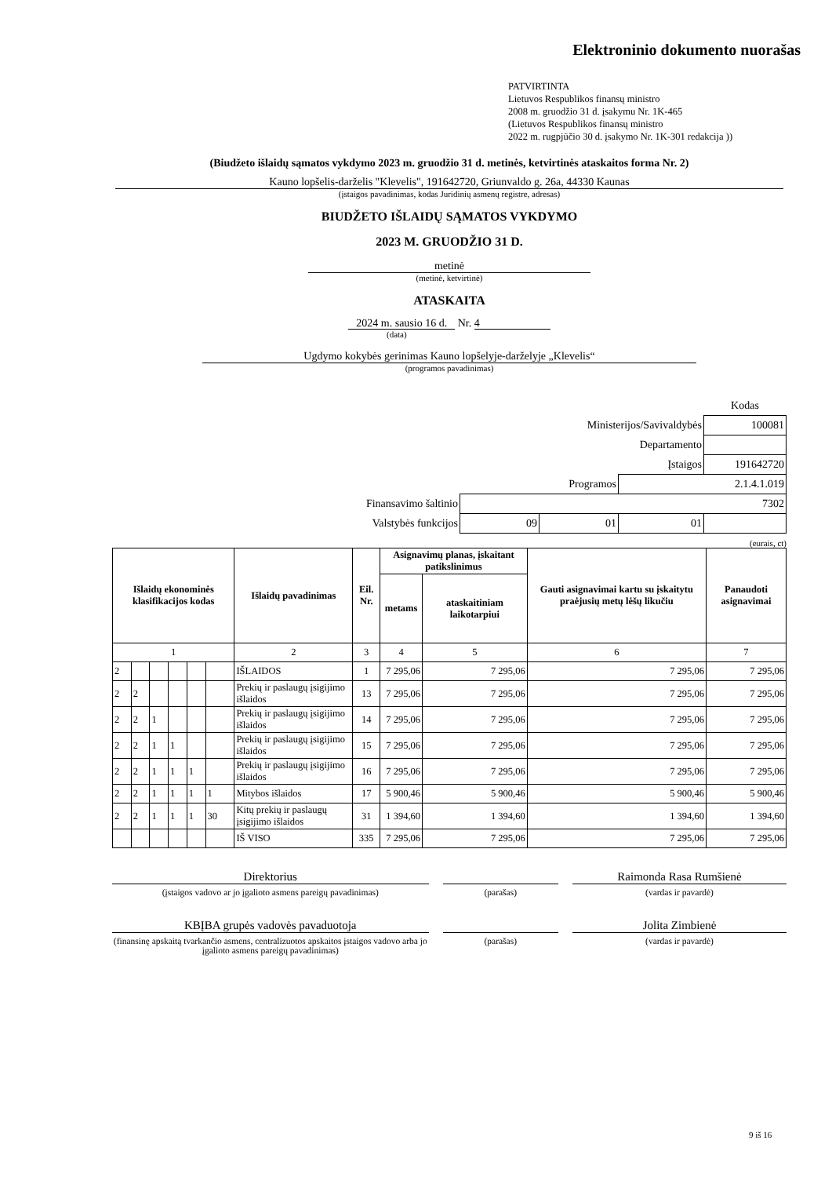Elektroninio dokumento nuorašas
PATVIRTINTA
Lietuvos Respublikos finansų ministro
2008 m. gruodžio 31 d. įsakymu Nr. 1K-465
(Lietuvos Respublikos finansų ministro
2022 m. rugpjūčio 30 d. įsakymo Nr. 1K-301 redakcija ))
(Biudžeto išlaidų sąmatos vykdymo 2023 m. gruodžio 31 d. metinės, ketvirtinės ataskaitos forma Nr. 2)
Kauno lopšelis-darželis "Klevelis", 191642720, Griunvaldo g. 26a, 44330 Kaunas
(įstaigos pavadinimas, kodas Juridinių asmenų registre, adresas)
BIUDŽETO IŠLAIDŲ SĄMATOS VYKDYMO
2023 M. GRUODŽIO 31 D.
metinė
(metinė, ketvirtinė)
ATASKAITA
2024 m. sausio 16 d. Nr. 4
(data)
Ugdymo kokybės gerinimas Kauno lopšelyje-darželyje „Klevelis“
(programos pavadinimas)
| | | | | Kodas |
| Ministerijos/Savivaldybės | | | | 100081 |
| Departamento | | | | |
| Įstaigos | | | | 191642720 |
| Programos | | | 2.1.4.1.019 | |
| Finansavimo šaltinio | 7302 | | | |
| Valstybės funkcijos | 09 | 01 | 01 | |
(eurais, ct)
| Išlaidų ekonominės klasifikacijos kodas | | | | | | Išlaidų pavadinimas | Eil. Nr. | Asignavimų planas, įskaitant patikslinimus | | Gauti asignavimai kartu su įskaitytu praėjusių metų lėšų likučiu | Panaudoti asignavimai |
| --- | --- | --- | --- | --- | --- | --- | --- | --- | --- | --- | --- |
| | | | | | | | | metams | ataskaitiniam laikotarpiui | | |
| 1 | | | | | | 2 | 3 | 4 | 5 | 6 | 7 |
| 2 | | | | | | IŠLAIDOS | 1 | 7 295,06 | 7 295,06 | 7 295,06 | 7 295,06 |
| 2 | 2 | | | | | Prekių ir paslaugų įsigijimo išlaidos | 13 | 7 295,06 | 7 295,06 | 7 295,06 | 7 295,06 |
| 2 | 2 | 1 | | | | Prekių ir paslaugų įsigijimo išlaidos | 14 | 7 295,06 | 7 295,06 | 7 295,06 | 7 295,06 |
| 2 | 2 | 1 | 1 | | | Prekių ir paslaugų įsigijimo išlaidos | 15 | 7 295,06 | 7 295,06 | 7 295,06 | 7 295,06 |
| 2 | 2 | 1 | 1 | 1 | | Prekių ir paslaugų įsigijimo išlaidos | 16 | 7 295,06 | 7 295,06 | 7 295,06 | 7 295,06 |
| 2 | 2 | 1 | 1 | 1 | 1 | Mitybos išlaidos | 17 | 5 900,46 | 5 900,46 | 5 900,46 | 5 900,46 |
| 2 | 2 | 1 | 1 | 1 | 30 | Kitų prekių ir paslaugų įsigijimo išlaidos | 31 | 1 394,60 | 1 394,60 | 1 394,60 | 1 394,60 |
| | | | | | | IŠ VISO | 335 | 7 295,06 | 7 295,06 | 7 295,06 | 7 295,06 |
Direktorius
(įstaigos vadovo ar jo įgalioto asmens pareigų pavadinimas)
(parašas)
Raimonda Rasa Rumšienė
(vardas ir pavardė)
KBĮBA grupės vadovės pavaduotoja
(finansinę apskaitą tvarkančio asmens, centralizuotos apskaitos įstaigos vadovo arba jo įgalioto asmens pareigų pavadinimas)
(parašas)
Jolita Zimbienė
(vardas ir pavardė)
9 iš 16